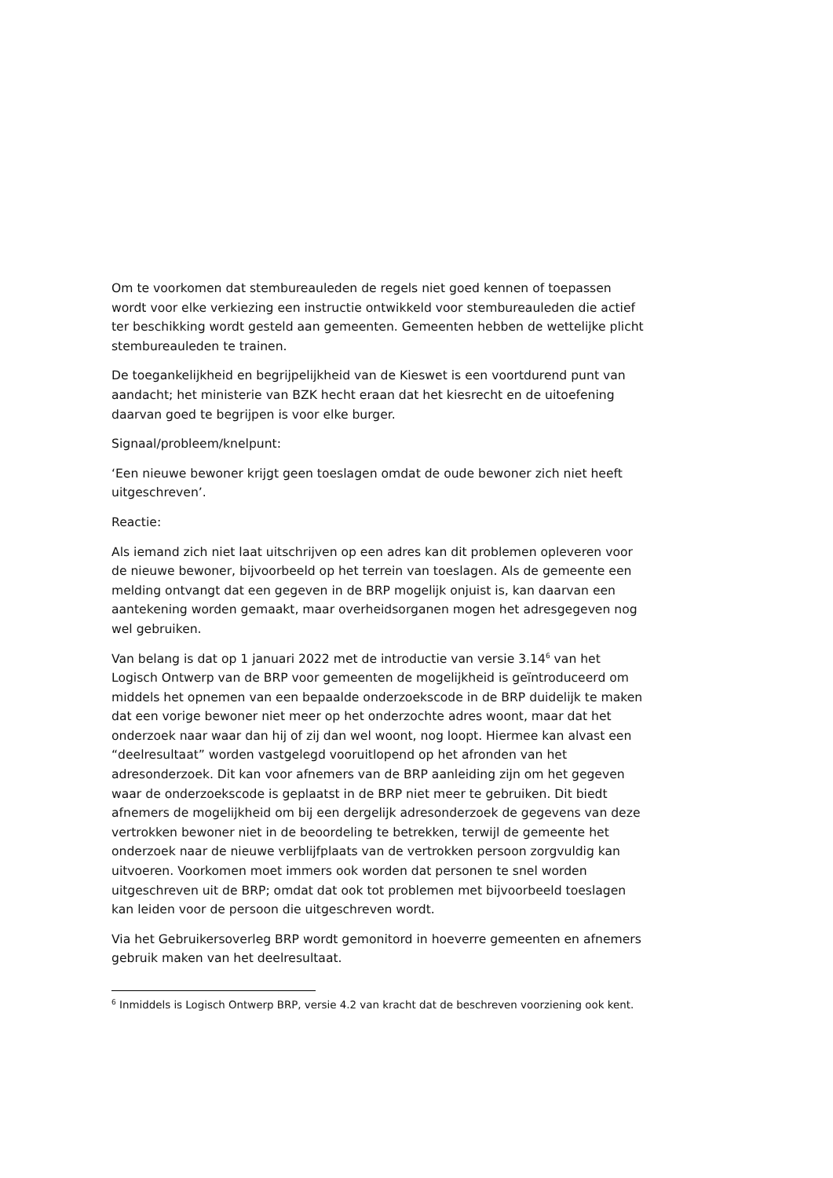Om te voorkomen dat stembureauleden de regels niet goed kennen of toepassen wordt voor elke verkiezing een instructie ontwikkeld voor stembureauleden die actief ter beschikking wordt gesteld aan gemeenten. Gemeenten hebben de wettelijke plicht stembureauleden te trainen.
De toegankelijkheid en begrijpelijkheid van de Kieswet is een voortdurend punt van aandacht; het ministerie van BZK hecht eraan dat het kiesrecht en de uitoefening daarvan goed te begrijpen is voor elke burger.
Signaal/probleem/knelpunt:
‘Een nieuwe bewoner krijgt geen toeslagen omdat de oude bewoner zich niet heeft uitgeschreven’.
Reactie:
Als iemand zich niet laat uitschrijven op een adres kan dit problemen opleveren voor de nieuwe bewoner, bijvoorbeeld op het terrein van toeslagen. Als de gemeente een melding ontvangt dat een gegeven in de BRP mogelijk onjuist is, kan daarvan een aantekening worden gemaakt, maar overheidsorganen mogen het adresgegeven nog wel gebruiken.
Van belang is dat op 1 januari 2022 met de introductie van versie 3.14<sup>6</sup> van het Logisch Ontwerp van de BRP voor gemeenten de mogelijkheid is geïntroduceerd om middels het opnemen van een bepaalde onderzoekscode in de BRP duidelijk te maken dat een vorige bewoner niet meer op het onderzochte adres woont, maar dat het onderzoek naar waar dan hij of zij dan wel woont, nog loopt. Hiermee kan alvast een “deelresultaat” worden vastgelegd vooruitlopend op het afronden van het adresonderzoek. Dit kan voor afnemers van de BRP aanleiding zijn om het gegeven waar de onderzoekscode is geplaatst in de BRP niet meer te gebruiken. Dit biedt afnemers de mogelijkheid om bij een dergelijk adresonderzoek de gegevens van deze vertrokken bewoner niet in de beoordeling te betrekken, terwijl de gemeente het onderzoek naar de nieuwe verblijfplaats van de vertrokken persoon zorgvuldig kan uitvoeren. Voorkomen moet immers ook worden dat personen te snel worden uitgeschreven uit de BRP; omdat dat ook tot problemen met bijvoorbeeld toeslagen kan leiden voor de persoon die uitgeschreven wordt.
Via het Gebruikersoverleg BRP wordt gemonitord in hoeverre gemeenten en afnemers gebruik maken van het deelresultaat.
<sup>6</sup> Inmiddels is Logisch Ontwerp BRP, versie 4.2 van kracht dat de beschreven voorziening ook kent.